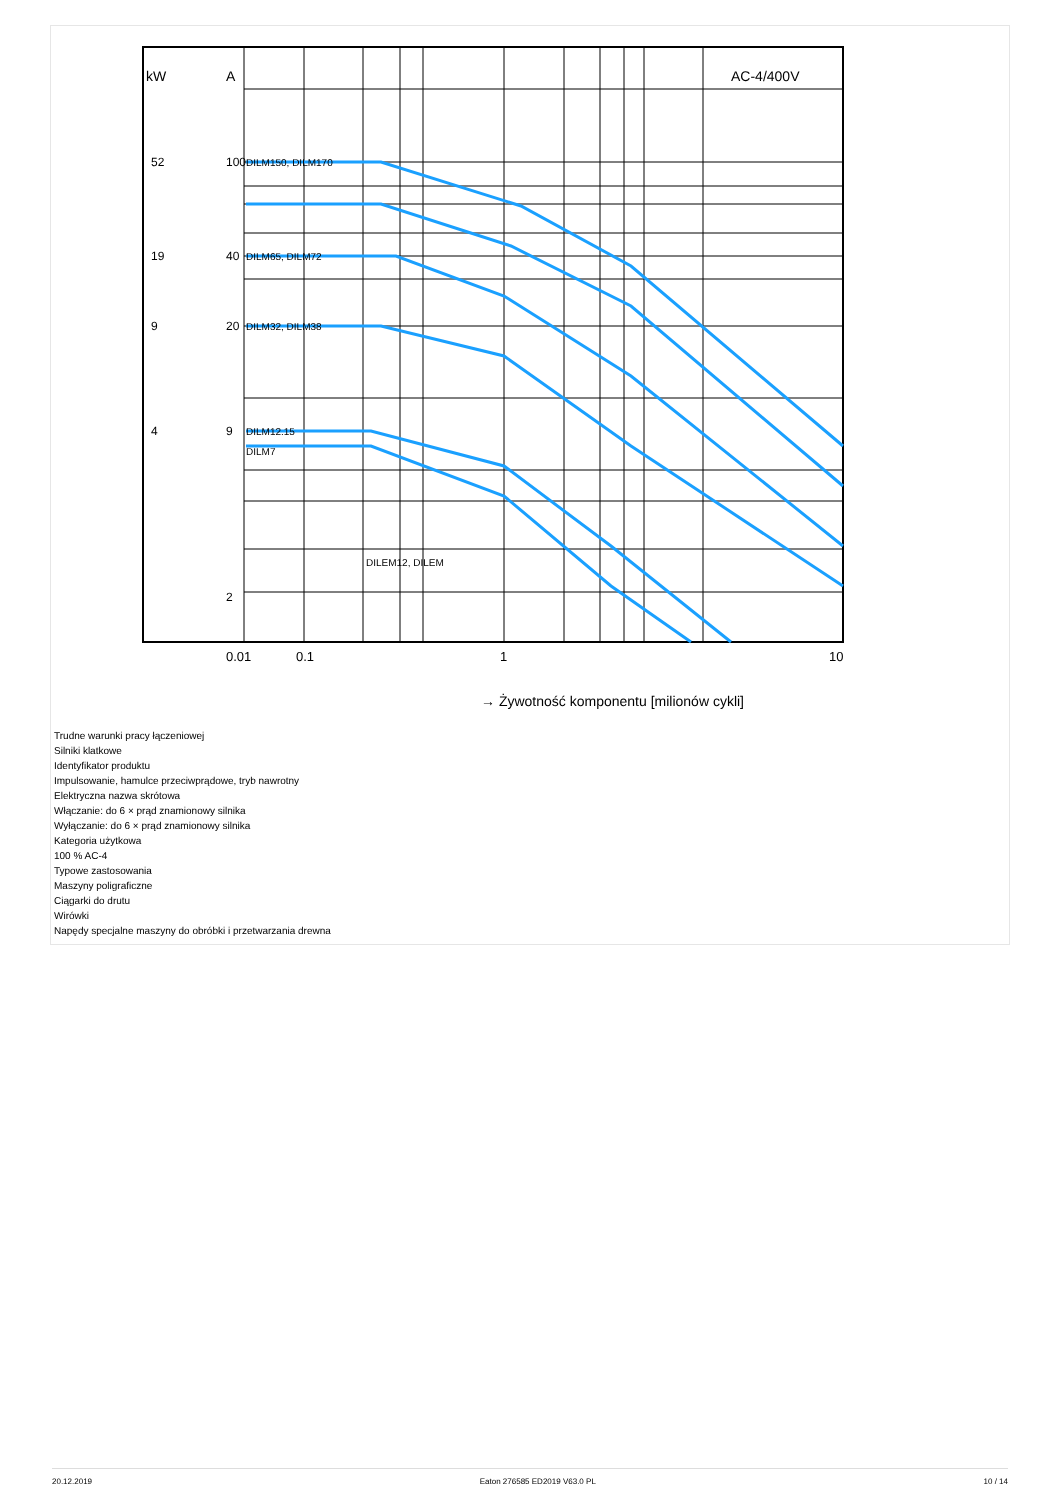kW
A
AC-4/400V
DILM150, DILM170
DILM65, DILM72
DILM32, DILM38
DILM12.15
DILM7
DILEM12, DILEM
100
40
20
9
52
19
9
4
2
0.01
0.1
1
10
→ Żywotność komponentu [milionów cykli]
Trudne warunki pracy łączeniowej
Silniki klatkowe
Identyfikator produktu
Impulsowanie, hamulce przeciwprądowe, tryb nawrotny
Elektryczna nazwa skrótowa
Włączanie: do 6 × prąd znamionowy silnika
Wyłączanie: do 6 × prąd znamionowy silnika
Kategoria użytkowa
100 % AC-4
Typowe zastosowania
Maszyny poligraficzne
Ciągarki do drutu
Wirówki
Napędy specjalne maszyny do obróbki i przetwarzania drewna
20.12.2019 Eaton 276585 ED2019 V63.0 PL 10 / 14